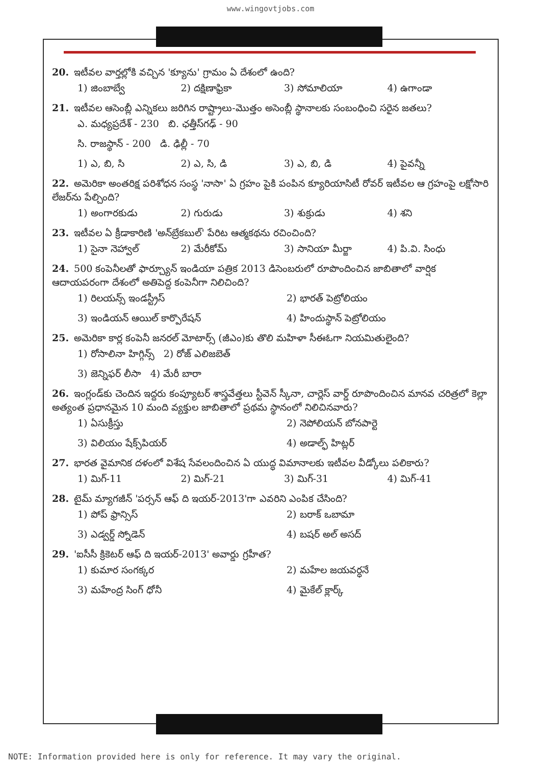www.wingovtjobs.com
20. ఇటీవల వార్తల్లోకి వచ్చిన 'క్యూను' గ్రామం ఏ దేశంలో ఉంది?
1) జింబాబ్వే 2) దక్షిణాఫ్రికా 3) సోమాలియా 4) ఉగాండా
21. ఇటీవల ఆసెంబ్లీ ఎన్నికలు జరిగిన రాష్ట్రాలు-మొత్తం అసెంబ్లీ స్థానాలకు సంబంధించి సరైన జతలు?
ఎ. మధ్యప్రదేశ్ - 230 బి. ఛత్తీస్‌గఢ్ - 90
సి. రాజస్థాన్ - 200 డి. ఢిల్లీ - 70
1) ఎ, బి, సి 2) ఎ, సి, డి 3) ఎ, బి, డి 4) పైవన్నీ
22. అమెరికా అంతరిక్ష పరిశోధన సంస్థ 'నాసా' ఏ గ్రహం పైకి పంపిన క్యూరియాసిటీ రోవర్ ఇటీవల ఆ గ్రహంపై లక్షోసారి లేజర్‌ను పేల్చింది?
1) అంగారకుడు 2) గురుడు 3) శుక్రుడు 4) శని
23. ఇటీవల ఏ క్రీడాకారిణి 'అన్‌బ్రేకబుల్' పేరిట ఆత్మకథను రచించింది?
1) సైనా నెహ్వాల్ 2) మేరీకోమ్ 3) సానియా మీర్జా 4) పి.వి. సింధు
24. 500 కంపెనీలతో ఫార్చ్యూన్ ఇండియా పత్రిక 2013 డిసెంబరులో రూపొందించిన జాబితాలో వార్షిక ఆదాయపరంగా దేశంలో అతిపెద్ద కంపెనీగా నిలిచింది?
1) రిలయన్స్ ఇండస్ట్రీస్ 2) భారత్ పెట్రోలియం
3) ఇండియన్ ఆయిల్ కార్పొరేషన్ 4) హిందుస్థాన్ పెట్రోలియం
25. అమెరికా కార్ల కంపెనీ జనరల్ మోటార్స్ (జీఎం)కు తొలి మహిళా సీఈఓగా నియమితులైంది?
1) రోసాలినా హిగ్గిన్స్ 2) రోజ్ ఎలిజబెత్
3) జెన్నిఫర్ లీసా 4) మేరీ బారా
26. ఇంగ్లండ్‌కు చెందిన ఇద్దరు కంప్యూటర్ శాస్త్రవేత్తలు స్టీవెన్ స్కీనా, చార్లెస్ వార్డ్ రూపొందించిన మానవ చరిత్రలో కెల్లా అత్యంత ప్రధానమైన 10 మంది వ్యక్తుల జాబితాలో ప్రథమ స్థానంలో నిలిచినవారు?
1) ఏసుక్రీస్తు 2) నెపోలియన్ బోనపార్టె
3) విలియం షేక్స్‌పియర్ 4) అడాల్ఫ్ హిట్లర్
27. భారత వైమానిక దళంలో విశేష సేవలందించిన ఏ యుద్ధ విమానాలకు ఇటీవల వీడ్కోలు పలికారు?
1) మిగ్-11 2) మిగ్-21 3) మిగ్-31 4) మిగ్-41
28. టైమ్ మ్యాగజీన్ 'పర్సన్ ఆఫ్ ది ఇయర్-2013'గా ఎవరిని ఎంపిక చేసింది?
1) పోప్ ఫ్రాన్సిస్ 2) బరాక్ ఒబామా
3) ఎడ్వర్డ్ స్నోడెన్ 4) బషర్ అల్ అసద్
29. 'ఐసీసీ క్రికెటర్ ఆఫ్ ది ఇయర్-2013' అవార్డు గ్రహీత?
1) కుమార సంగక్కర 2) మహేల జయవర్ధనే
3) మహేంద్ర సింగ్ ధోనీ 4) మైకేల్ క్లార్క్
NOTE: Information provided here is only for reference. It may vary the original.